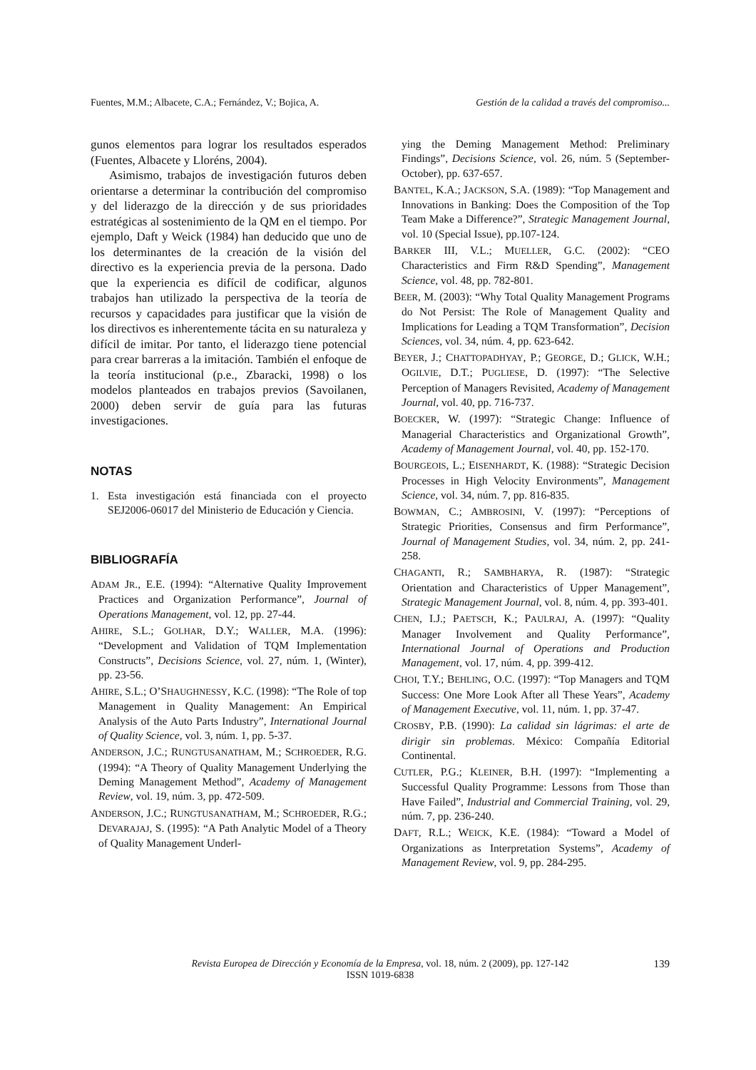Fuentes, M.M.; Albacete, C.A.; Fernández, V.; Bojica, A. Gestión de la calidad a través del compromiso...
gunos elementos para lograr los resultados esperados (Fuentes, Albacete y Lloréns, 2004).
Asimismo, trabajos de investigación futuros deben orientarse a determinar la contribución del compromiso y del liderazgo de la dirección y de sus prioridades estratégicas al sostenimiento de la QM en el tiempo. Por ejemplo, Daft y Weick (1984) han deducido que uno de los determinantes de la creación de la visión del directivo es la experiencia previa de la persona. Dado que la experiencia es difícil de codificar, algunos trabajos han utilizado la perspectiva de la teoría de recursos y capacidades para justificar que la visión de los directivos es inherentemente tácita en su naturaleza y difícil de imitar. Por tanto, el liderazgo tiene potencial para crear barreras a la imitación. También el enfoque de la teoría institucional (p.e., Zbaracki, 1998) o los modelos planteados en trabajos previos (Savoilanen, 2000) deben servir de guía para las futuras investigaciones.
NOTAS
1. Esta investigación está financiada con el proyecto SEJ2006-06017 del Ministerio de Educación y Ciencia.
BIBLIOGRAFÍA
ADAM JR., E.E. (1994): “Alternative Quality Improvement Practices and Organization Performance”, Journal of Operations Management, vol. 12, pp. 27-44.
AHIRE, S.L.; GOLHAR, D.Y.; WALLER, M.A. (1996): “Development and Validation of TQM Implementation Constructs”, Decisions Science, vol. 27, núm. 1, (Winter), pp. 23-56.
AHIRE, S.L.; O’SHAUGHNESSY, K.C. (1998): “The Role of top Management in Quality Management: An Empirical Analysis of the Auto Parts Industry”, International Journal of Quality Science, vol. 3, núm. 1, pp. 5-37.
ANDERSON, J.C.; RUNGTUSANATHAM, M.; SCHROEDER, R.G. (1994): “A Theory of Quality Management Underlying the Deming Management Method”, Academy of Management Review, vol. 19, núm. 3, pp. 472-509.
ANDERSON, J.C.; RUNGTUSANATHAM, M.; SCHROEDER, R.G.; DEVARAJAJ, S. (1995): “A Path Analytic Model of a Theory of Quality Management Underl-
ying the Deming Management Method: Preliminary Findings”, Decisions Science, vol. 26, núm. 5 (September-October), pp. 637-657.
BANTEL, K.A.; JACKSON, S.A. (1989): “Top Management and Innovations in Banking: Does the Composition of the Top Team Make a Difference?”, Strategic Management Journal, vol. 10 (Special Issue), pp.107-124.
BARKER III, V.L.; MUELLER, G.C. (2002): “CEO Characteristics and Firm R&D Spending”, Management Science, vol. 48, pp. 782-801.
BEER, M. (2003): “Why Total Quality Management Programs do Not Persist: The Role of Management Quality and Implications for Leading a TQM Transformation”, Decision Sciences, vol. 34, núm. 4, pp. 623-642.
BEYER, J.; CHATTOPADHYAY, P.; GEORGE, D.; GLICK, W.H.; OGILVIE, D.T.; PUGLIESE, D. (1997): “The Selective Perception of Managers Revisited, Academy of Management Journal, vol. 40, pp. 716-737.
BOECKER, W. (1997): “Strategic Change: Influence of Managerial Characteristics and Organizational Growth”, Academy of Management Journal, vol. 40, pp. 152-170.
BOURGEOIS, L.; EISENHARDT, K. (1988): “Strategic Decision Processes in High Velocity Environments”, Management Science, vol. 34, núm. 7, pp. 816-835.
BOWMAN, C.; AMBROSINI, V. (1997): “Perceptions of Strategic Priorities, Consensus and firm Performance”, Journal of Management Studies, vol. 34, núm. 2, pp. 241-258.
CHAGANTI, R.; SAMBHARYA, R. (1987): “Strategic Orientation and Characteristics of Upper Management”, Strategic Management Journal, vol. 8, núm. 4, pp. 393-401.
CHEN, I.J.; PAETSCH, K.; PAULRAJ, A. (1997): “Quality Manager Involvement and Quality Performance”, International Journal of Operations and Production Management, vol. 17, núm. 4, pp. 399-412.
CHOI, T.Y.; BEHLING, O.C. (1997): “Top Managers and TQM Success: One More Look After all These Years”, Academy of Management Executive, vol. 11, núm. 1, pp. 37-47.
CROSBY, P.B. (1990): La calidad sin lágrimas: el arte de dirigir sin problemas. México: Compañía Editorial Continental.
CUTLER, P.G.; KLEINER, B.H. (1997): “Implementing a Successful Quality Programme: Lessons from Those than Have Failed”, Industrial and Commercial Training, vol. 29, núm. 7, pp. 236-240.
DAFT, R.L.; WEICK, K.E. (1984): “Toward a Model of Organizations as Interpretation Systems”, Academy of Management Review, vol. 9, pp. 284-295.
Revista Europea de Dirección y Economía de la Empresa, vol. 18, núm. 2 (2009), pp. 127-142
ISSN 1019-6838
139